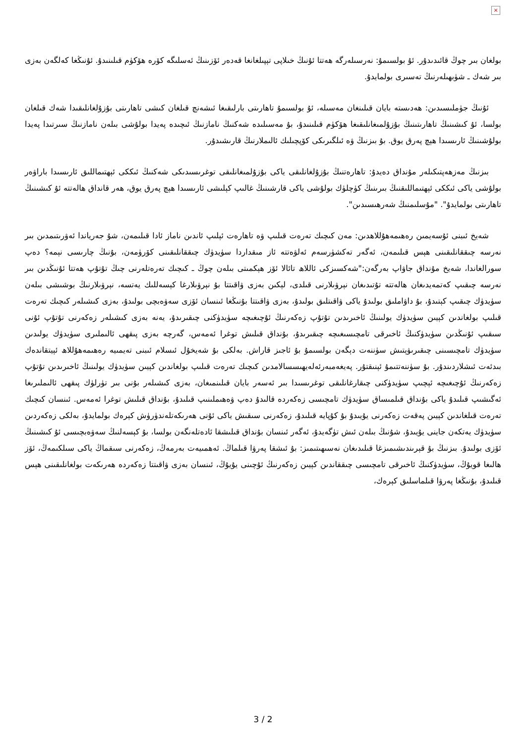×
بولغان بىر چوڭ قائىدىدۇر. ئۇ بولسىمۇ: نەرسىلەرگە ھەتتا ئۇنىڭ خىلاپى تېپىلغانغا قەدەر ئۆزىنىڭ ئەسلىگە كۆرە ھۆكۈم قىلىنىدۇ. ئۇنىڭغا كەلگەن بەزى بىر شەك ـ شۈبھىلەرنىڭ تەسىرى بولمايدۇ.
ئۇنىڭ جۈملىسىدىن: ھەدىستە بايان قىلىنغان مەسىلە، ئۇ بولسىمۇ تاھارىتى بارلىقىغا ئىشەنچ قىلغان كىشى تاھارىتى بۇزۇلغانلىقىدا شەك قىلغان بولسا، ئۇ كىشىنىڭ تاھارىتىنىڭ بۇزۇلمىغانلىقىغا ھۆكۈم قىلىنىدۇ، بۇ مەسىلىدە شەكنىڭ نامازنىڭ ئىچىدە پەيدا بولۇشى بىلەن نامازنىڭ سىرتىدا پەيدا بولۇشىنىڭ ئارىسىدا ھېچ پەرق يوق. بۇ بىزنىڭ ۋە ئىلگىرىكى كۆپچىلىك ئالىملارنىڭ قارىشىدۇر.
بىزنىڭ مەزھەپتىكىلەر مۇنداق دەيدۇ: تاھارەتنىڭ بۇزۇلغانلىقى ياكى بۇزۇلمىغانلىقى توغرىسىدىكى شەكنىڭ ئىككى ئېھتىماللىق ئارىسىدا باراۋەر بولۇشى ياكى ئىككى ئېھتىماللىقنىڭ بىرىنىڭ كۈچلۈك بولۇشى ياكى قارشىنىڭ غالىپ كېلىشى ئارىسىدا ھېچ پەرق يوق، ھەر قانداق ھالەتتە ئۇ كىشىنىڭ تاھارىتى بولمايدۇ". "مۇسلىمنىڭ شەرھىسىدىن".
شەيخ ئىبنى ئۇسەيمىن رەھىمەھۇللاھدىن: مەن كىچىك تەرەت قىلىپ ۋە تاھارەت ئېلىپ ئاندىن ناماز ئادا قىلىمەن، شۇ جەرياندا ئەۋرىتىمدىن بىر نەرسە چىققانلىقىنى ھېس قىلىمەن، ئەگەر تەكشۈرسەم ئەلۋەتتە ئاز مىقداردا سۈيدۈك چىققانلىقىنى كۆرۈمەن، بۇنىڭ چارىسى نېمە؟ دەپ سورالغاندا، شەيخ مۇنداق جاۋاپ بەرگەن:"شەكسىزكى ئاللاھ تائالا ئۆز ھېكمىتى بىلەن چوڭ ـ كىچىك تەرەتلەرنى چىڭ تۇتۇپ ھەتتا ئۇنىڭدىن بىر نەرسە چىقىپ كەتمەيدىغان ھالەتتە تۇتىدىغان نېرۋىلارنى قىلدى، لېكىن بەزى ۋاقىتتا بۇ نېرۋىلارغا كېسەللىك يەتسە، نېرۋىلارنىڭ بوشىشى بىلەن سۈيدۈك چىقىپ كېتىدۇ، بۇ داۋاملىق بولىدۇ ياكى ۋاقىتلىق بولىدۇ، بەزى ۋاقىتتا بۇنىڭغا ئىنسان ئۆزى سەۋەبچى بولىدۇ، بەزى كىشىلەر كىچىك تەرەت قىلىپ بولغاندىن كېيىن سۈيدۈك يولىنىڭ ئاخىرىدىن تۇتۇپ زەكەرنىڭ ئۇچىغىچە سۈيدۈكنى چىقىرىدۇ، يەنە بەزى كىشىلەر زەكەرنى تۇتۇپ ئۇنى سىقىپ ئۇنىڭدىن سۈيدۈكنىڭ ئاخىرقى تامچىسىغىچە چىقىرىدۇ، بۇنداق قىلىش توغرا ئەمەس، گەرچە بەزى پىقھى ئالىملىرى سۈيدۈك يولىدىن سۈيدۈك تامچىسىنى چىقىرىۋېتىش سۈننەت دېگەن بولسىمۇ بۇ ئاجىز قاراش. بەلكى بۇ شەيخۇل ئىسلام ئىبنى تەيمىيە رەھىمەھۇللاھ ئېيتقاندەك بىدئەت ئىشلاردىندۇر. بۇ سۈننەتتىمۇ ئېنىقتۇر. پەيغەمبەرئەلەيھىسسالامدىن كىچىك تەرەت قىلىپ بولغاندىن كېيىن سۈيدۈك يولىنىڭ ئاخىرىدىن تۇتۇپ زەكەرنىڭ ئۇچىغىچە ئېچىپ سۈيدۈكنى چىقارغانلىقى توغرىسىدا بىر ئەسەر بايان قىلىنمىغان، بەزى كىشىلەر بۇنى بىر تۈرلۈك پىقھى ئالىملىرىغا ئەگىشىپ قىلىدۇ ياكى بۇنداق قىلمىساق سۈيدۈك تامچىسى زەكەردە قالىدۇ دەپ ۋەھىملىنىپ قىلىدۇ، بۇنداق قىلىش توغرا ئەمەس. ئىنسان كىچىك تەرەت قىلغاندىن كېيىن پەقەت زەكەرنى يۇيىدۇ بۇ كۇپايە قىلىدۇ، زەكەرنى سىقىش ياكى ئۇنى ھەرىكەتلەندۈرۈش كېرەك بولمايدۇ، بەلكى زەكەردىن سۈيدۈك يەتكەن جاينى يۇيىدۇ، شۇنىڭ بىلەن ئىش تۈگەيدۇ، ئەگەر ئىنسان بۇنداق قىلىشقا ئادەتلەنگەن بولسا، بۇ كېسەلنىڭ سەۋەبچىسى ئۇ كىشىنىڭ ئۆزى بولىدۇ. بىزنىڭ بۇ قېرىندىشىمىزغا قىلىدىغان نەسىھىتىمىز: بۇ ئىشقا پەرۋا قىلماڭ. ئەھمىيەت بەرمەڭ، زەكەرنى سىقماڭ ياكى سىلكىمەڭ، ئۆز ھالىغا قويۇڭ، سۈيدۈكنىڭ ئاخىرقى تامچىسى چىققاندىن كېيىن زەكەرنىڭ ئۇچىنى يۇيۇڭ، ئىنسان بەزى ۋاقىتتا زەكەردە ھەرىكەت بولغانلىقىنى ھېس قىلىدۇ، بۇنىڭغا پەرۋا قىلماسلىق كېرەك،
3 / 2